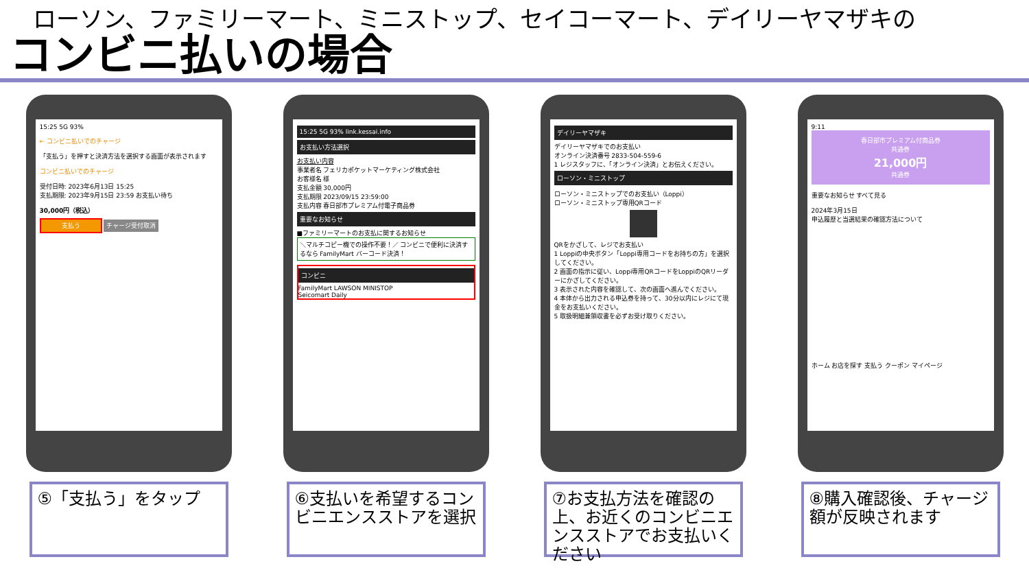ローソン、ファミリーマート、ミニストップ、セイコーマート、デイリーヤマザキの
コンビニ払いの場合
15:25 5G 93%
← コンビニ払いでのチャージ
「支払う」を押すと決済方法を選択する画面が表示されます
コンビニ払いでのチャージ
受付日時: 2023年6月13日 15:25
支払期限: 2023年9月15日 23:59 お支払い待ち
30,000円（税込）
支払う チャージ受付取消
15:25 5G 93% link.kessai.info
お支払い方法選択
お支払い内容
事業者名 フェリカポケットマーケティング株式会社
お客様名 様
支払金額 30,000円
支払期限 2023/09/15 23:59:00
支払内容 春日部市プレミアム付電子商品券
重要なお知らせ
■ファミリーマートのお支払に関するお知らせ
＼マルチコピー機での操作不要！／ コンビニで便利に決済するなら FamilyMart バーコード決済！
コンビニ
FamilyMart LAWSON MINISTOP
Seicomart Daily
デイリーヤマザキ
デイリーヤマザキでのお支払い
オンライン決済番号 2833-504-559-6
1 レジスタッフに、「オンライン決済」とお伝えください。
ローソン・ミニストップ
ローソン・ミニストップでのお支払い（Loppi）
ローソン・ミニストップ専用QRコード
QRをかざして、レジでお支払い
1 Loppiの中央ボタン「Loppi専用コードをお持ちの方」を選択してください。
2 画面の指示に従い、Loppi専用QRコードをLoppiのQRリーダーにかざしてください。
3 表示された内容を確認して、次の画面へ進んでください。
4 本体から出力される申込券を持って、30分以内にレジにて現金をお支払いください。
5 取扱明細兼領収書を必ずお受け取りください。
9:11
春日部市プレミアム付商品券
共通券
21,000円
共通券
重要なお知らせ すべて見る
2024年3月15日
申込履歴と当選結果の確認方法について
ホーム お店を探す 支払う クーポン マイページ
⑤「支払う」をタップ ⑥支払いを希望するコンビニエンスストアを選択
⑦お支払方法を確認の上、お近くのコンビニエンスストアでお支払いください
⑧購入確認後、チャージ額が反映されます